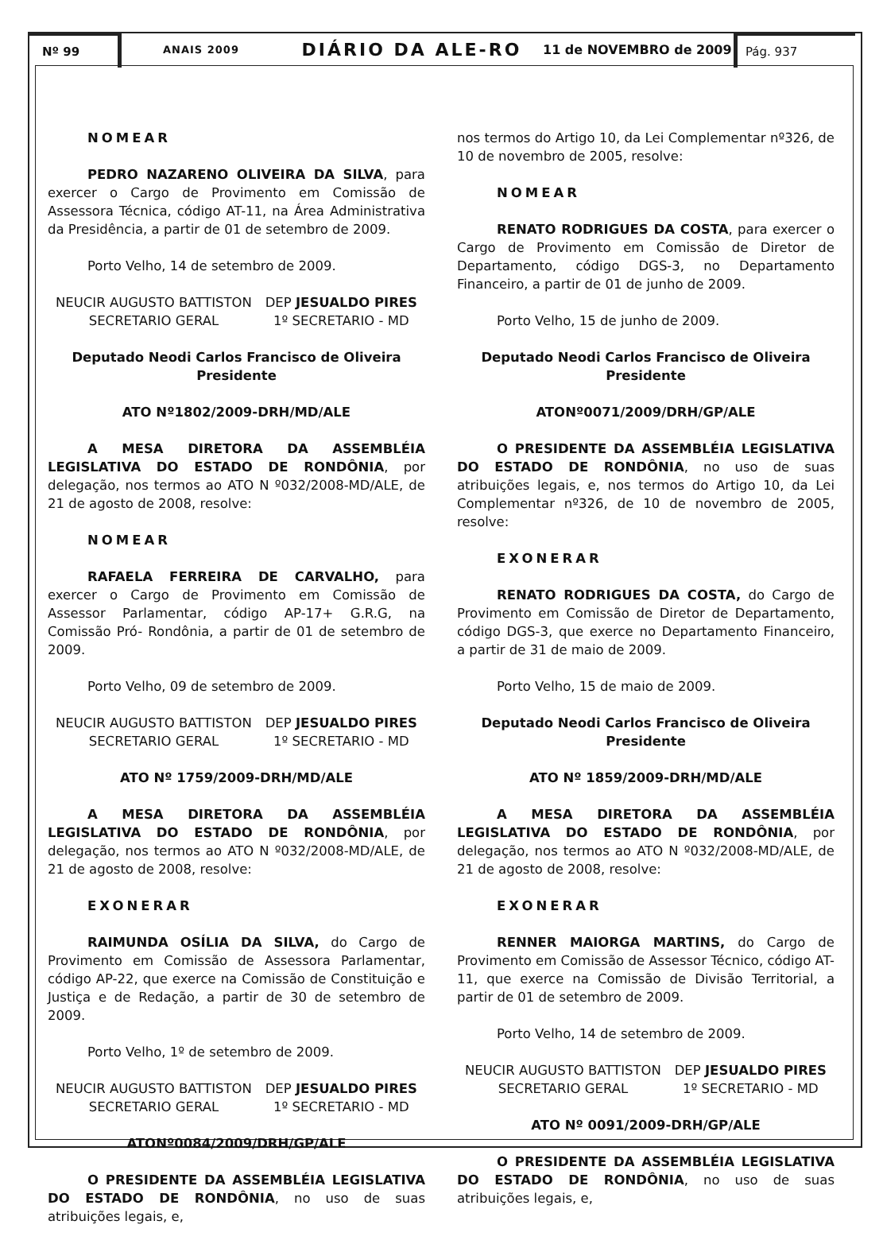Nº 99
ANAIS 2009
DIÁRIO DA ALE-RO
11 de NOVEMBRO de 2009
Pág. 937
NOMEAR
PEDRO NAZARENO OLIVEIRA DA SILVA, para exercer o Cargo de Provimento em Comissão de Assessora Técnica, código AT-11, na Área Administrativa da Presidência, a partir de 01 de setembro de 2009.
Porto Velho, 14 de setembro de 2009.
NEUCIR AUGUSTO BATTISTON
SECRETARIO GERAL
DEP JESUALDO PIRES
1º SECRETARIO - MD
Deputado Neodi Carlos Francisco de Oliveira
Presidente
ATO Nº1802/2009-DRH/MD/ALE
A MESA DIRETORA DA ASSEMBLÉIA LEGISLATIVA DO ESTADO DE RONDÔNIA, por delegação, nos termos ao ATO N º032/2008-MD/ALE, de 21 de agosto de 2008, resolve:
NOMEAR
RAFAELA FERREIRA DE CARVALHO, para exercer o Cargo de Provimento em Comissão de Assessor Parlamentar, código AP-17+ G.R.G, na Comissão Pró- Rondônia, a partir de 01 de setembro de 2009.
Porto Velho, 09 de setembro de 2009.
NEUCIR AUGUSTO BATTISTON
SECRETARIO GERAL
DEP JESUALDO PIRES
1º SECRETARIO - MD
ATO Nº 1759/2009-DRH/MD/ALE
A MESA DIRETORA DA ASSEMBLÉIA LEGISLATIVA DO ESTADO DE RONDÔNIA, por delegação, nos termos ao ATO N º032/2008-MD/ALE, de 21 de agosto de 2008, resolve:
EXONERAR
RAIMUNDA OSÍLIA DA SILVA, do Cargo de Provimento em Comissão de Assessora Parlamentar, código AP-22, que exerce na Comissão de Constituição e Justiça e de Redação, a partir de 30 de setembro de 2009.
Porto Velho, 1º de setembro de 2009.
NEUCIR AUGUSTO BATTISTON
SECRETARIO GERAL
DEP JESUALDO PIRES
1º SECRETARIO - MD
ATONº0084/2009/DRH/GP/ALE
O PRESIDENTE DA ASSEMBLÉIA LEGISLATIVA DO ESTADO DE RONDÔNIA, no uso de suas atribuições legais, e,
nos termos do Artigo 10, da Lei Complementar nº326, de 10 de novembro de 2005, resolve:
NOMEAR
RENATO RODRIGUES DA COSTA, para exercer o Cargo de Provimento em Comissão de Diretor de Departamento, código DGS-3, no Departamento Financeiro, a partir de 01 de junho de 2009.
Porto Velho, 15 de junho de 2009.
Deputado Neodi Carlos Francisco de Oliveira
Presidente
ATONº0071/2009/DRH/GP/ALE
O PRESIDENTE DA ASSEMBLÉIA LEGISLATIVA DO ESTADO DE RONDÔNIA, no uso de suas atribuições legais, e, nos termos do Artigo 10, da Lei Complementar nº326, de 10 de novembro de 2005, resolve:
EXONERAR
RENATO RODRIGUES DA COSTA, do Cargo de Provimento em Comissão de Diretor de Departamento, código DGS-3, que exerce no Departamento Financeiro, a partir de 31 de maio de 2009.
Porto Velho, 15 de maio de 2009.
Deputado Neodi Carlos Francisco de Oliveira
Presidente
ATO Nº 1859/2009-DRH/MD/ALE
A MESA DIRETORA DA ASSEMBLÉIA LEGISLATIVA DO ESTADO DE RONDÔNIA, por delegação, nos termos ao ATO N º032/2008-MD/ALE, de 21 de agosto de 2008, resolve:
EXONERAR
RENNER MAIORGA MARTINS, do Cargo de Provimento em Comissão de Assessor Técnico, código AT-11, que exerce na Comissão de Divisão Territorial, a partir de 01 de setembro de 2009.
Porto Velho, 14 de setembro de 2009.
NEUCIR AUGUSTO BATTISTON
SECRETARIO GERAL
DEP JESUALDO PIRES
1º SECRETARIO - MD
ATO Nº 0091/2009-DRH/GP/ALE
O PRESIDENTE DA ASSEMBLÉIA LEGISLATIVA DO ESTADO DE RONDÔNIA, no uso de suas atribuições legais, e,